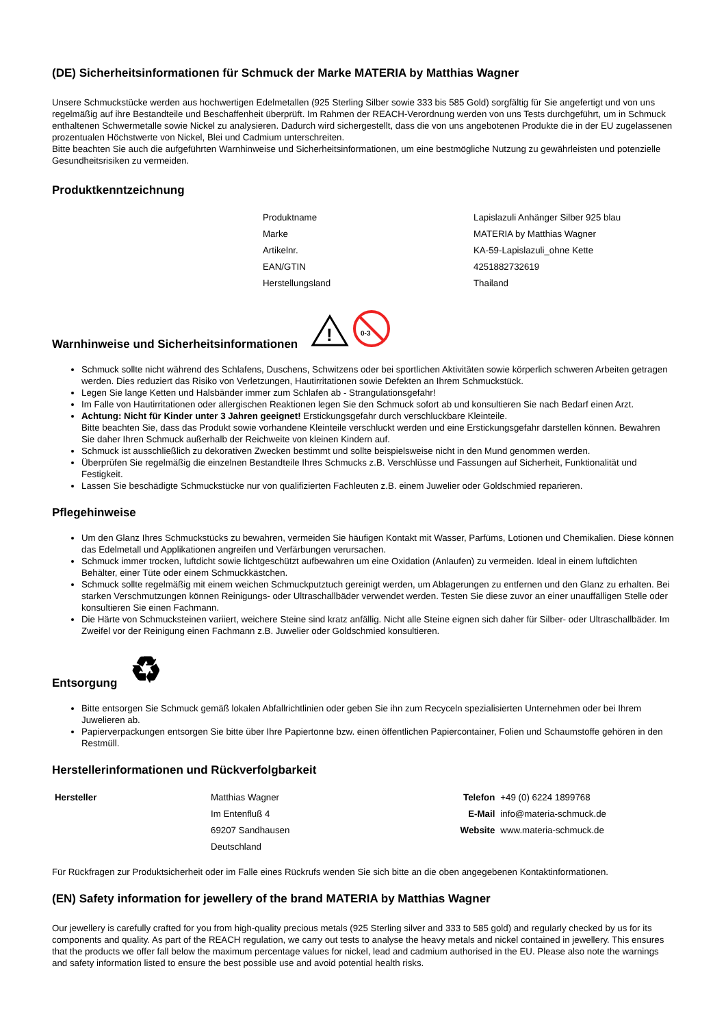(DE) Sicherheitsinformationen für Schmuck der Marke MATERIA by Matthias Wagner
Unsere Schmuckstücke werden aus hochwertigen Edelmetallen (925 Sterling Silber sowie 333 bis 585 Gold) sorgfältig für Sie angefertigt und von uns regelmäßig auf ihre Bestandteile und Beschaffenheit überprüft. Im Rahmen der REACH-Verordnung werden von uns Tests durchgeführt, um in Schmuck enthaltenen Schwermetalle sowie Nickel zu analysieren. Dadurch wird sichergestellt, dass die von uns angebotenen Produkte die in der EU zugelassenen prozentualen Höchstwerte von Nickel, Blei und Cadmium unterschreiten.
Bitte beachten Sie auch die aufgeführten Warnhinweise und Sicherheitsinformationen, um eine bestmögliche Nutzung zu gewährleisten und potenzielle Gesundheitsrisiken zu vermeiden.
Produktkenntzeichnung
| Produktname | Lapislazuli Anhänger Silber 925 blau |
| Marke | MATERIA by Matthias Wagner |
| Artikelnr. | KA-59-Lapislazuli_ohne Kette |
| EAN/GTIN | 4251882732619 |
| Herstellungsland | Thailand |
Warnhinweise und Sicherheitsinformationen
!
0-3
Schmuck sollte nicht während des Schlafens, Duschens, Schwitzens oder bei sportlichen Aktivitäten sowie körperlich schweren Arbeiten getragen werden. Dies reduziert das Risiko von Verletzungen, Hautirritationen sowie Defekten an Ihrem Schmuckstück.
Legen Sie lange Ketten und Halsbänder immer zum Schlafen ab - Strangulationsgefahr!
Im Falle von Hautirritationen oder allergischen Reaktionen legen Sie den Schmuck sofort ab und konsultieren Sie nach Bedarf einen Arzt.
Achtung: Nicht für Kinder unter 3 Jahren geeignet! Erstickungsgefahr durch verschluckbare Kleinteile.
Bitte beachten Sie, dass das Produkt sowie vorhandene Kleinteile verschluckt werden und eine Erstickungsgefahr darstellen können. Bewahren Sie daher Ihren Schmuck außerhalb der Reichweite von kleinen Kindern auf.
Schmuck ist ausschließlich zu dekorativen Zwecken bestimmt und sollte beispielsweise nicht in den Mund genommen werden.
Überprüfen Sie regelmäßig die einzelnen Bestandteile Ihres Schmucks z.B. Verschlüsse und Fassungen auf Sicherheit, Funktionalität und Festigkeit.
Lassen Sie beschädigte Schmuckstücke nur von qualifizierten Fachleuten z.B. einem Juwelier oder Goldschmied reparieren.
Pflegehinweise
Um den Glanz Ihres Schmuckstücks zu bewahren, vermeiden Sie häufigen Kontakt mit Wasser, Parfüms, Lotionen und Chemikalien. Diese können das Edelmetall und Applikationen angreifen und Verfärbungen verursachen.
Schmuck immer trocken, luftdicht sowie lichtgeschützt aufbewahren um eine Oxidation (Anlaufen) zu vermeiden. Ideal in einem luftdichten Behälter, einer Tüte oder einem Schmuckkästchen.
Schmuck sollte regelmäßig mit einem weichen Schmuckputztuch gereinigt werden, um Ablagerungen zu entfernen und den Glanz zu erhalten. Bei starken Verschmutzungen können Reinigungs- oder Ultraschallbäder verwendet werden. Testen Sie diese zuvor an einer unauffälligen Stelle oder konsultieren Sie einen Fachmann.
Die Härte von Schmucksteinen variiert, weichere Steine sind kratz anfällig. Nicht alle Steine eignen sich daher für Silber- oder Ultraschallbäder. Im Zweifel vor der Reinigung einen Fachmann z.B. Juwelier oder Goldschmied konsultieren.
Entsorgung ♻
Bitte entsorgen Sie Schmuck gemäß lokalen Abfallrichtlinien oder geben Sie ihn zum Recyceln spezialisierten Unternehmen oder bei Ihrem Juwelieren ab.
Papierverpackungen entsorgen Sie bitte über Ihre Papiertonne bzw. einen öffentlichen Papiercontainer, Folien und Schaumstoffe gehören in den Restmüll.
Herstellerinformationen und Rückverfolgbarkeit
| Hersteller | Matthias Wagner | Telefon | +49 (0) 6224 1899768 |
| | Im Entenfluß 4 | E-Mail | info@materia-schmuck.de |
| | 69207 Sandhausen | Website | www.materia-schmuck.de |
| | Deutschland | | |
Für Rückfragen zur Produktsicherheit oder im Falle eines Rückrufs wenden Sie sich bitte an die oben angegebenen Kontaktinformationen.
(EN) Safety information for jewellery of the brand MATERIA by Matthias Wagner
Our jewellery is carefully crafted for you from high-quality precious metals (925 Sterling silver and 333 to 585 gold) and regularly checked by us for its components and quality. As part of the REACH regulation, we carry out tests to analyse the heavy metals and nickel contained in jewellery. This ensures that the products we offer fall below the maximum percentage values for nickel, lead and cadmium authorised in the EU. Please also note the warnings and safety information listed to ensure the best possible use and avoid potential health risks.